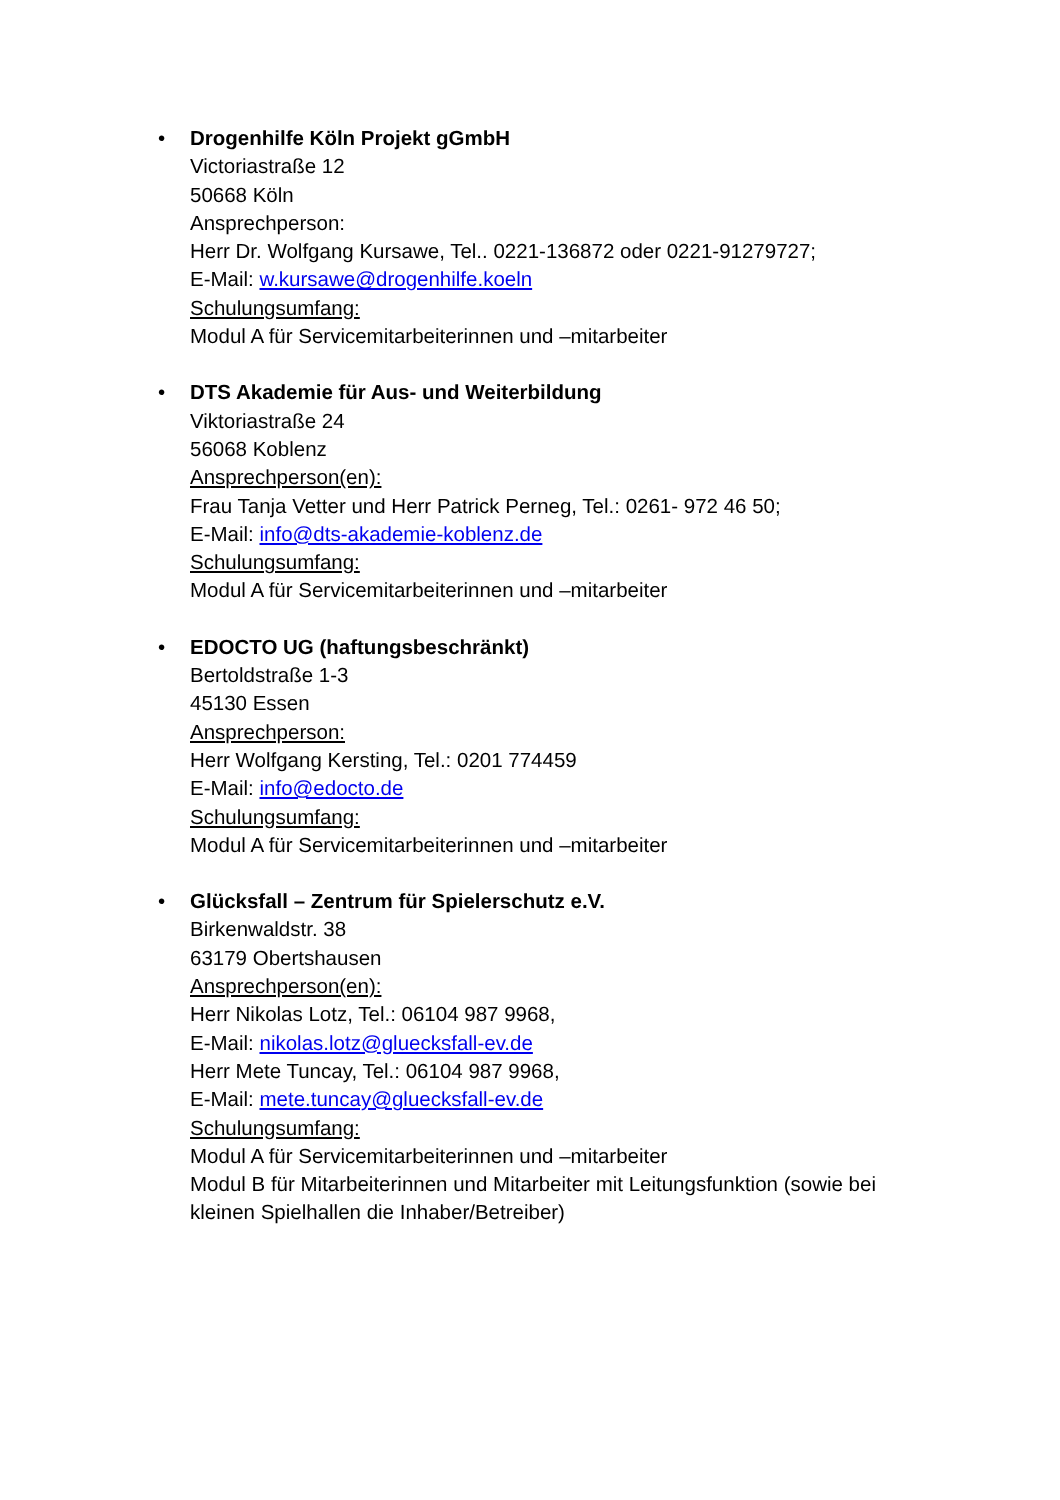•
Drogenhilfe Köln Projekt gGmbH
Victoriastraße 12
50668 Köln
Ansprechperson:
Herr Dr. Wolfgang Kursawe, Tel.. 0221-136872 oder 0221-91279727;
E-Mail: w.kursawe@drogenhilfe.koeln
Schulungsumfang:
Modul A für Servicemitarbeiterinnen und –mitarbeiter
•
DTS Akademie für Aus- und Weiterbildung
Viktoriastraße 24
56068 Koblenz
Ansprechperson(en):
Frau Tanja Vetter und Herr Patrick Perneg, Tel.: 0261- 972 46 50;
E-Mail: info@dts-akademie-koblenz.de
Schulungsumfang:
Modul A für Servicemitarbeiterinnen und –mitarbeiter
•
EDOCTO UG (haftungsbeschränkt)
Bertoldstraße 1-3
45130 Essen
Ansprechperson:
Herr Wolfgang Kersting, Tel.: 0201 774459
E-Mail: info@edocto.de
Schulungsumfang:
Modul A für Servicemitarbeiterinnen und –mitarbeiter
•
Glücksfall – Zentrum für Spielerschutz e.V.
Birkenwaldstr. 38
63179 Obertshausen
Ansprechperson(en):
Herr Nikolas Lotz, Tel.: 06104 987 9968,
E-Mail: nikolas.lotz@gluecksfall-ev.de
Herr Mete Tuncay, Tel.: 06104 987 9968,
E-Mail: mete.tuncay@gluecksfall-ev.de
Schulungsumfang:
Modul A für Servicemitarbeiterinnen und –mitarbeiter
Modul B für Mitarbeiterinnen und Mitarbeiter mit Leitungsfunktion (sowie bei kleinen Spielhallen die Inhaber/Betreiber)